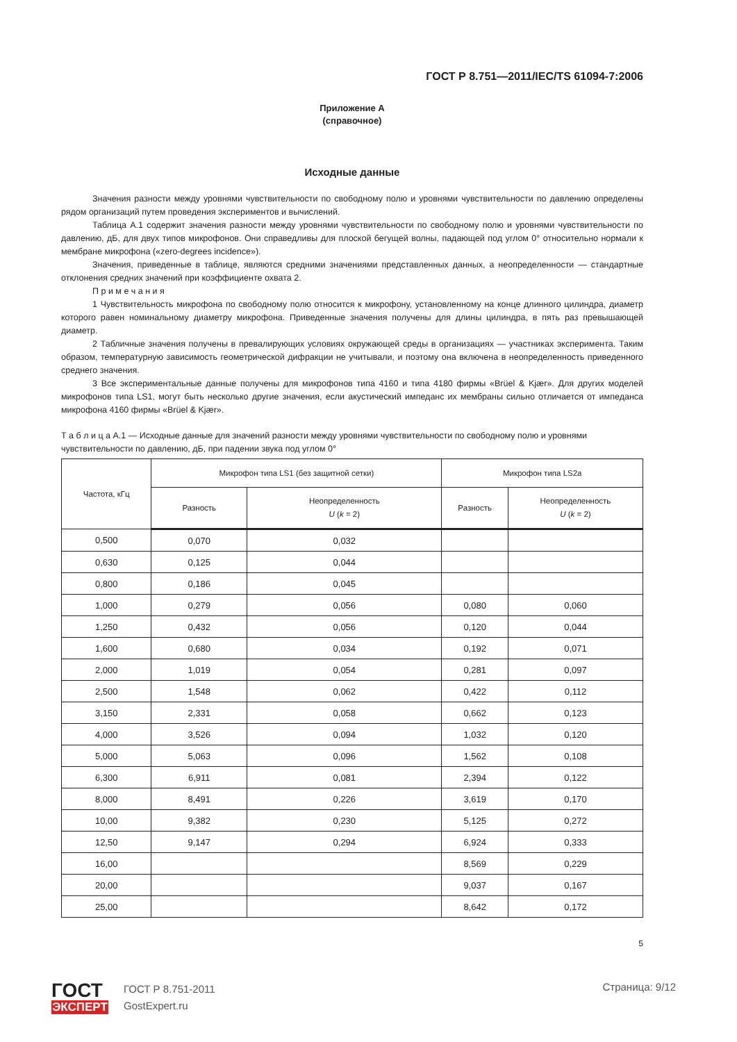ГОСТ Р 8.751—2011/IEC/TS 61094-7:2006
Приложение А
(справочное)
Исходные данные
Значения разности между уровнями чувствительности по свободному полю и уровнями чувствительности по давлению определены рядом организаций путем проведения экспериментов и вычислений.
Таблица А.1 содержит значения разности между уровнями чувствительности по свободному полю и уровнями чувствительности по давлению, дБ, для двух типов микрофонов. Они справедливы для плоской бегущей волны, падающей под углом 0° относительно нормали к мембране микрофона («zero-degrees incidence»).
Значения, приведенные в таблице, являются средними значениями представленных данных, а неопределенности — стандартные отклонения средних значений при коэффициенте охвата 2.
П р и м е ч а н и я
1 Чувствительность микрофона по свободному полю относится к микрофону, установленному на конце длинного цилиндра, диаметр которого равен номинальному диаметру микрофона. Приведенные значения получены для длины цилиндра, в пять раз превышающей диаметр.
2 Табличные значения получены в превалирующих условиях окружающей среды в организациях — участниках эксперимента. Таким образом, температурную зависимость геометрической дифракции не учитывали, и поэтому она включена в неопределенность приведенного среднего значения.
3 Все экспериментальные данные получены для микрофонов типа 4160 и типа 4180 фирмы «Brüel & Kjær». Для других моделей микрофонов типа LS1, могут быть несколько другие значения, если акустический импеданс их мембраны сильно отличается от импеданса микрофона 4160 фирмы «Brüel & Kjær».
Т а б л и ц а А.1 — Исходные данные для значений разности между уровнями чувствительности по свободному полю и уровнями чувствительности по давлению, дБ, при падении звука под углом 0°
| Частота, кГц | Микрофон типа LS1 (без защитной сетки) | | Микрофон типа LS2a | |
| --- | --- | --- | --- | --- |
| | Разность | Неопределенность U ( k = 2) | Разность | Неопределенность U ( k = 2) |
| 0,500 | 0,070 | 0,032 | | |
| 0,630 | 0,125 | 0,044 | | |
| 0,800 | 0,186 | 0,045 | | |
| 1,000 | 0,279 | 0,056 | 0,080 | 0,060 |
| 1,250 | 0,432 | 0,056 | 0,120 | 0,044 |
| 1,600 | 0,680 | 0,034 | 0,192 | 0,071 |
| 2,000 | 1,019 | 0,054 | 0,281 | 0,097 |
| 2,500 | 1,548 | 0,062 | 0,422 | 0,112 |
| 3,150 | 2,331 | 0,058 | 0,662 | 0,123 |
| 4,000 | 3,526 | 0,094 | 1,032 | 0,120 |
| 5,000 | 5,063 | 0,096 | 1,562 | 0,108 |
| 6,300 | 6,911 | 0,081 | 2,394 | 0,122 |
| 8,000 | 8,491 | 0,226 | 3,619 | 0,170 |
| 10,00 | 9,382 | 0,230 | 5,125 | 0,272 |
| 12,50 | 9,147 | 0,294 | 6,924 | 0,333 |
| 16,00 | | | 8,569 | 0,229 |
| 20,00 | | | 9,037 | 0,167 |
| 25,00 | | | 8,642 | 0,172 |
5
ГОСТ
ЭКСПЕРТ
ГОСТ Р 8.751-2011
GostExpert.ru
Страница: 9/12